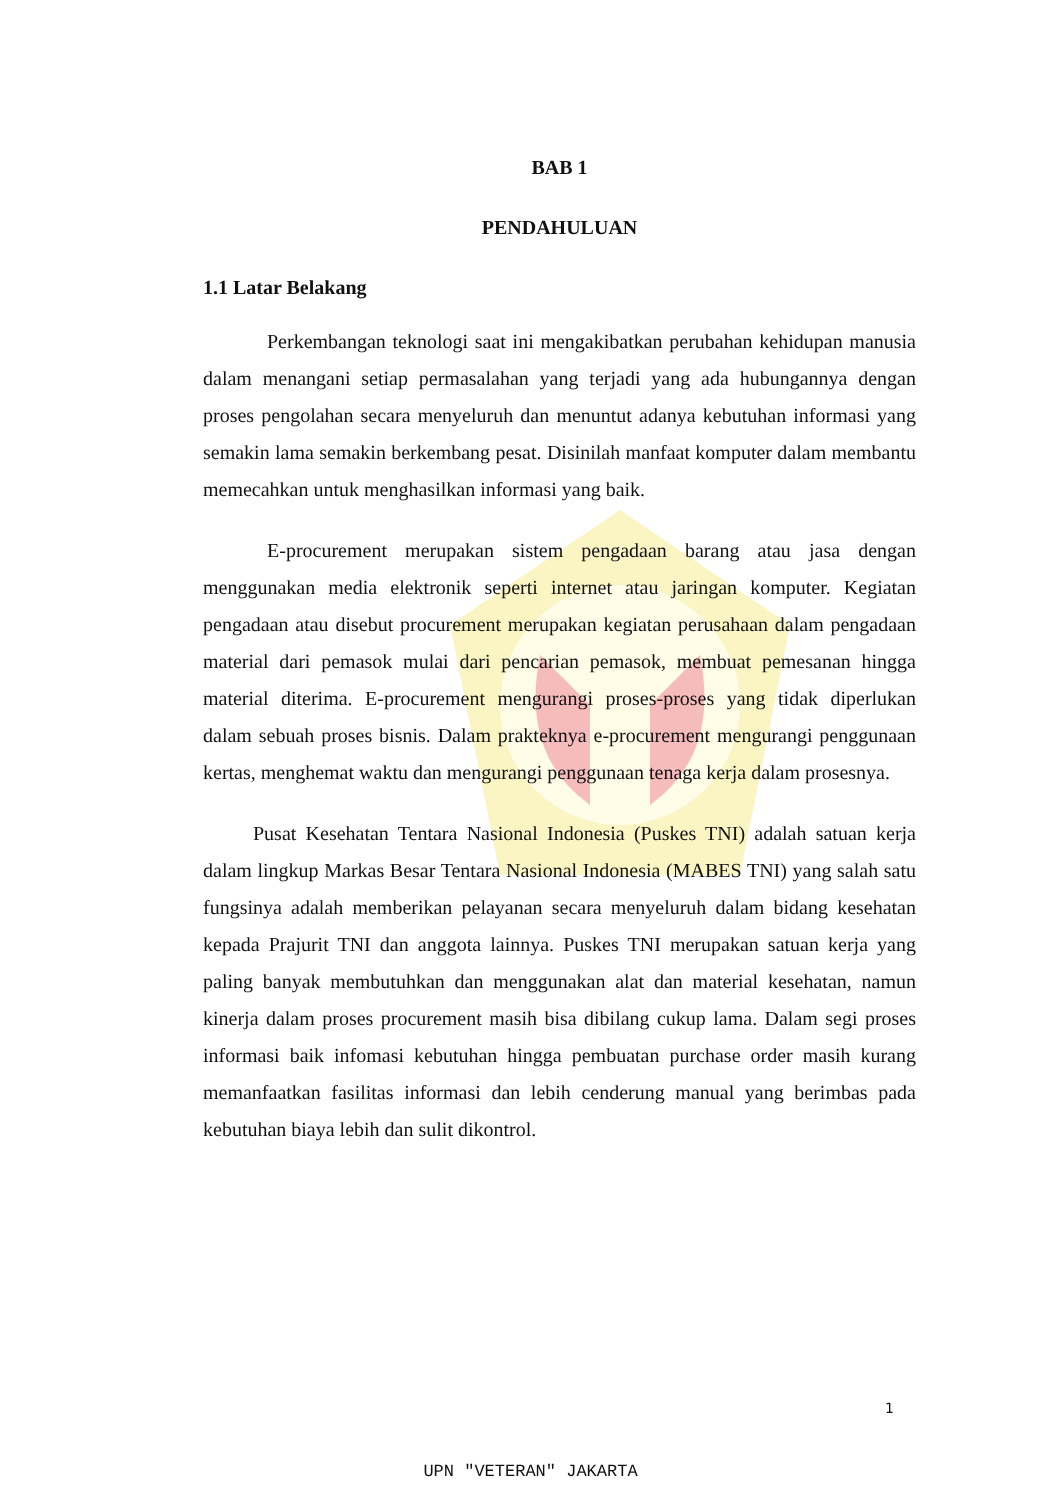BAB 1
PENDAHULUAN
1.1 Latar Belakang
Perkembangan teknologi saat ini mengakibatkan perubahan kehidupan manusia dalam menangani setiap permasalahan yang terjadi yang ada hubungannya dengan proses pengolahan secara menyeluruh dan menuntut adanya kebutuhan informasi yang semakin lama semakin berkembang pesat. Disinilah manfaat komputer dalam membantu memecahkan untuk menghasilkan informasi yang baik.
E-procurement merupakan sistem pengadaan barang atau jasa dengan menggunakan media elektronik seperti internet atau jaringan komputer. Kegiatan pengadaan atau disebut procurement merupakan kegiatan perusahaan dalam pengadaan material dari pemasok mulai dari pencarian pemasok, membuat pemesanan hingga material diterima. E-procurement mengurangi proses-proses yang tidak diperlukan dalam sebuah proses bisnis. Dalam prakteknya e-procurement mengurangi penggunaan kertas, menghemat waktu dan mengurangi penggunaan tenaga kerja dalam prosesnya.
Pusat Kesehatan Tentara Nasional Indonesia (Puskes TNI) adalah satuan kerja dalam lingkup Markas Besar Tentara Nasional Indonesia (MABES TNI) yang salah satu fungsinya adalah memberikan pelayanan secara menyeluruh dalam bidang kesehatan kepada Prajurit TNI dan anggota lainnya. Puskes TNI merupakan satuan kerja yang paling banyak membutuhkan dan menggunakan alat dan material kesehatan, namun kinerja dalam proses procurement masih bisa dibilang cukup lama. Dalam segi proses informasi baik infomasi kebutuhan hingga pembuatan purchase order masih kurang memanfaatkan fasilitas informasi dan lebih cenderung manual yang berimbas pada kebutuhan biaya lebih dan sulit dikontrol.
1
UPN "VETERAN" JAKARTA